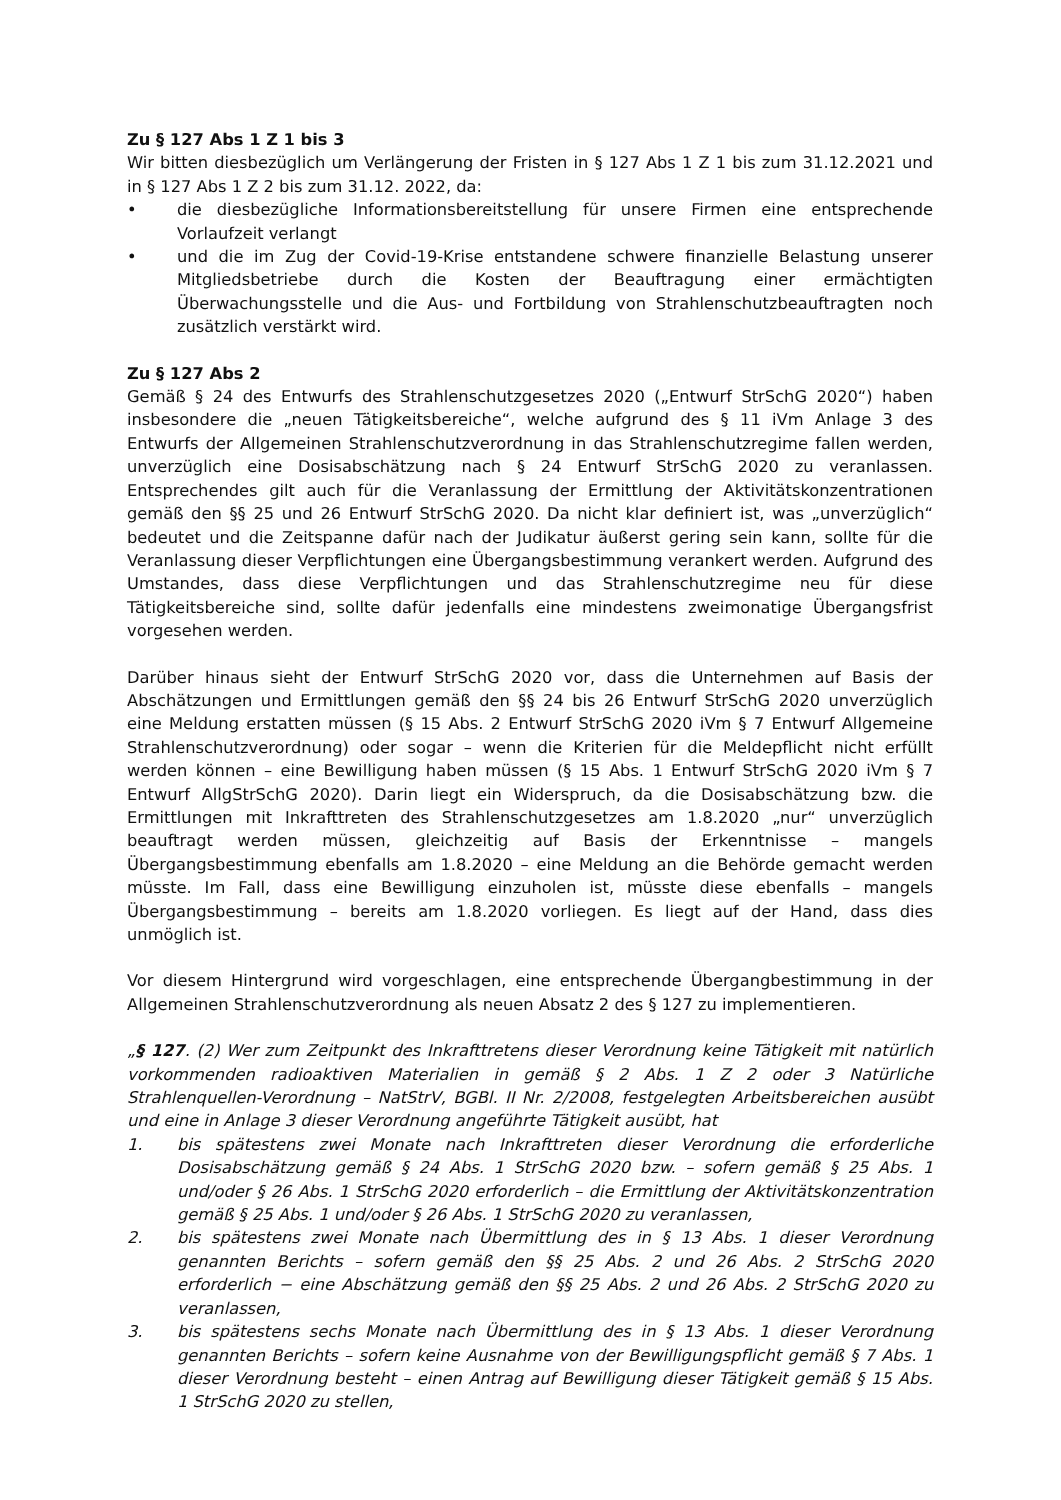Zu § 127 Abs 1 Z 1 bis 3
Wir bitten diesbezüglich um Verlängerung der Fristen in § 127 Abs 1 Z 1 bis zum 31.12.2021 und in § 127 Abs 1 Z 2 bis zum 31.12. 2022, da:
• die diesbezügliche Informationsbereitstellung für unsere Firmen eine entsprechende Vorlaufzeit verlangt
• und die im Zug der Covid-19-Krise entstandene schwere finanzielle Belastung unserer Mitgliedsbetriebe durch die Kosten der Beauftragung einer ermächtigten Überwachungsstelle und die Aus- und Fortbildung von Strahlenschutzbeauftragten noch zusätzlich verstärkt wird.
Zu § 127 Abs 2
Gemäß § 24 des Entwurfs des Strahlenschutzgesetzes 2020 („Entwurf StrSchG 2020“) haben insbesondere die „neuen Tätigkeitsbereiche“, welche aufgrund des § 11 iVm Anlage 3 des Entwurfs der Allgemeinen Strahlenschutzverordnung in das Strahlenschutzregime fallen werden, unverzüglich eine Dosisabschätzung nach § 24 Entwurf StrSchG 2020 zu veranlassen. Entsprechendes gilt auch für die Veranlassung der Ermittlung der Aktivitätskonzentrationen gemäß den §§ 25 und 26 Entwurf StrSchG 2020. Da nicht klar definiert ist, was „unverzüglich“ bedeutet und die Zeitspanne dafür nach der Judikatur äußerst gering sein kann, sollte für die Veranlassung dieser Verpflichtungen eine Übergangsbestimmung verankert werden. Aufgrund des Umstandes, dass diese Verpflichtungen und das Strahlenschutzregime neu für diese Tätigkeitsbereiche sind, sollte dafür jedenfalls eine mindestens zweimonatige Übergangsfrist vorgesehen werden.
Darüber hinaus sieht der Entwurf StrSchG 2020 vor, dass die Unternehmen auf Basis der Abschätzungen und Ermittlungen gemäß den §§ 24 bis 26 Entwurf StrSchG 2020 unverzüglich eine Meldung erstatten müssen (§ 15 Abs. 2 Entwurf StrSchG 2020 iVm § 7 Entwurf Allgemeine Strahlenschutzverordnung) oder sogar – wenn die Kriterien für die Meldepflicht nicht erfüllt werden können – eine Bewilligung haben müssen (§ 15 Abs. 1 Entwurf StrSchG 2020 iVm § 7 Entwurf AllgStrSchG 2020). Darin liegt ein Widerspruch, da die Dosisabschätzung bzw. die Ermittlungen mit Inkrafttreten des Strahlenschutzgesetzes am 1.8.2020 „nur“ unverzüglich beauftragt werden müssen, gleichzeitig auf Basis der Erkenntnisse – mangels Übergangsbestimmung ebenfalls am 1.8.2020 – eine Meldung an die Behörde gemacht werden müsste. Im Fall, dass eine Bewilligung einzuholen ist, müsste diese ebenfalls – mangels Übergangsbestimmung – bereits am 1.8.2020 vorliegen. Es liegt auf der Hand, dass dies unmöglich ist.
Vor diesem Hintergrund wird vorgeschlagen, eine entsprechende Übergangbestimmung in der Allgemeinen Strahlenschutzverordnung als neuen Absatz 2 des § 127 zu implementieren.
„§ 127. (2) Wer zum Zeitpunkt des Inkrafttretens dieser Verordnung keine Tätigkeit mit natürlich vorkommenden radioaktiven Materialien in gemäß § 2 Abs. 1 Z 2 oder 3 Natürliche Strahlenquellen-Verordnung – NatStrV, BGBl. II Nr. 2/2008, festgelegten Arbeitsbereichen ausübt und eine in Anlage 3 dieser Verordnung angeführte Tätigkeit ausübt, hat
1. bis spätestens zwei Monate nach Inkrafttreten dieser Verordnung die erforderliche Dosisabschätzung gemäß § 24 Abs. 1 StrSchG 2020 bzw. – sofern gemäß § 25 Abs. 1 und/oder § 26 Abs. 1 StrSchG 2020 erforderlich – die Ermittlung der Aktivitätskonzentration gemäß § 25 Abs. 1 und/oder § 26 Abs. 1 StrSchG 2020 zu veranlassen,
2. bis spätestens zwei Monate nach Übermittlung des in § 13 Abs. 1 dieser Verordnung genannten Berichts – sofern gemäß den §§ 25 Abs. 2 und 26 Abs. 2 StrSchG 2020 erforderlich − eine Abschätzung gemäß den §§ 25 Abs. 2 und 26 Abs. 2 StrSchG 2020 zu veranlassen,
3. bis spätestens sechs Monate nach Übermittlung des in § 13 Abs. 1 dieser Verordnung genannten Berichts – sofern keine Ausnahme von der Bewilligungspflicht gemäß § 7 Abs. 1 dieser Verordnung besteht – einen Antrag auf Bewilligung dieser Tätigkeit gemäß § 15 Abs. 1 StrSchG 2020 zu stellen,